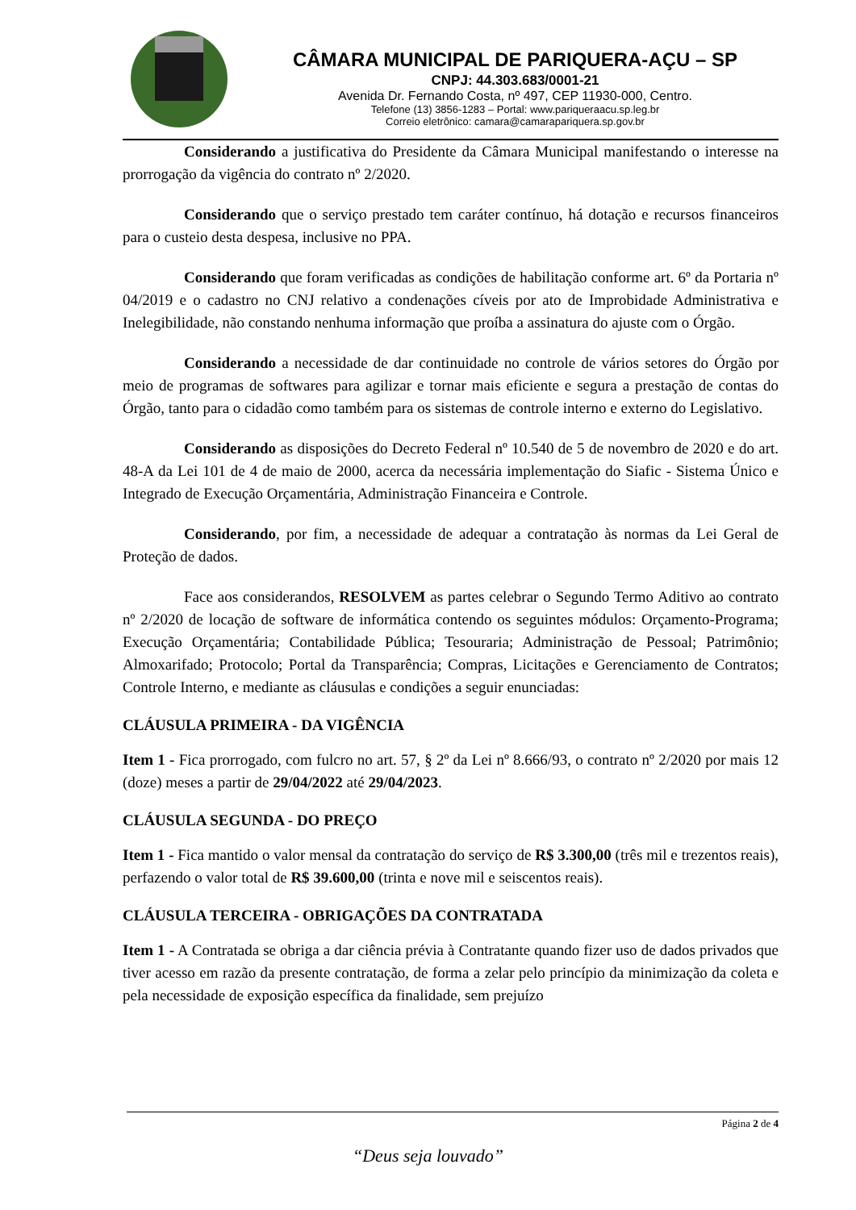CÂMARA MUNICIPAL DE PARIQUERA-AÇU – SP
CNPJ: 44.303.683/0001-21
Avenida Dr. Fernando Costa, nº 497, CEP 11930-000, Centro.
Telefone (13) 3856-1283 – Portal: www.pariqueraacu.sp.leg.br
Correio eletrônico: camara@camarapariquera.sp.gov.br
Considerando a justificativa do Presidente da Câmara Municipal manifestando o interesse na prorrogação da vigência do contrato nº 2/2020.
Considerando que o serviço prestado tem caráter contínuo, há dotação e recursos financeiros para o custeio desta despesa, inclusive no PPA.
Considerando que foram verificadas as condições de habilitação conforme art. 6º da Portaria nº 04/2019 e o cadastro no CNJ relativo a condenações cíveis por ato de Improbidade Administrativa e Inelegibilidade, não constando nenhuma informação que proíba a assinatura do ajuste com o Órgão.
Considerando a necessidade de dar continuidade no controle de vários setores do Órgão por meio de programas de softwares para agilizar e tornar mais eficiente e segura a prestação de contas do Órgão, tanto para o cidadão como também para os sistemas de controle interno e externo do Legislativo.
Considerando as disposições do Decreto Federal nº 10.540 de 5 de novembro de 2020 e do art. 48-A da Lei 101 de 4 de maio de 2000, acerca da necessária implementação do Siafic - Sistema Único e Integrado de Execução Orçamentária, Administração Financeira e Controle.
Considerando, por fim, a necessidade de adequar a contratação às normas da Lei Geral de Proteção de dados.
Face aos considerandos, RESOLVEM as partes celebrar o Segundo Termo Aditivo ao contrato nº 2/2020 de locação de software de informática contendo os seguintes módulos: Orçamento-Programa; Execução Orçamentária; Contabilidade Pública; Tesouraria; Administração de Pessoal; Patrimônio; Almoxarifado; Protocolo; Portal da Transparência; Compras, Licitações e Gerenciamento de Contratos; Controle Interno, e mediante as cláusulas e condições a seguir enunciadas:
CLÁUSULA PRIMEIRA - DA VIGÊNCIA
Item 1 - Fica prorrogado, com fulcro no art. 57, § 2º da Lei nº 8.666/93, o contrato nº 2/2020 por mais 12 (doze) meses a partir de 29/04/2022 até 29/04/2023.
CLÁUSULA SEGUNDA - DO PREÇO
Item 1 - Fica mantido o valor mensal da contratação do serviço de R$ 3.300,00 (três mil e trezentos reais), perfazendo o valor total de R$ 39.600,00 (trinta e nove mil e seiscentos reais).
CLÁUSULA TERCEIRA - OBRIGAÇÕES DA CONTRATADA
Item 1 - A Contratada se obriga a dar ciência prévia à Contratante quando fizer uso de dados privados que tiver acesso em razão da presente contratação, de forma a zelar pelo princípio da minimização da coleta e pela necessidade de exposição específica da finalidade, sem prejuízo
Página 2 de 4
“Deus seja louvado”